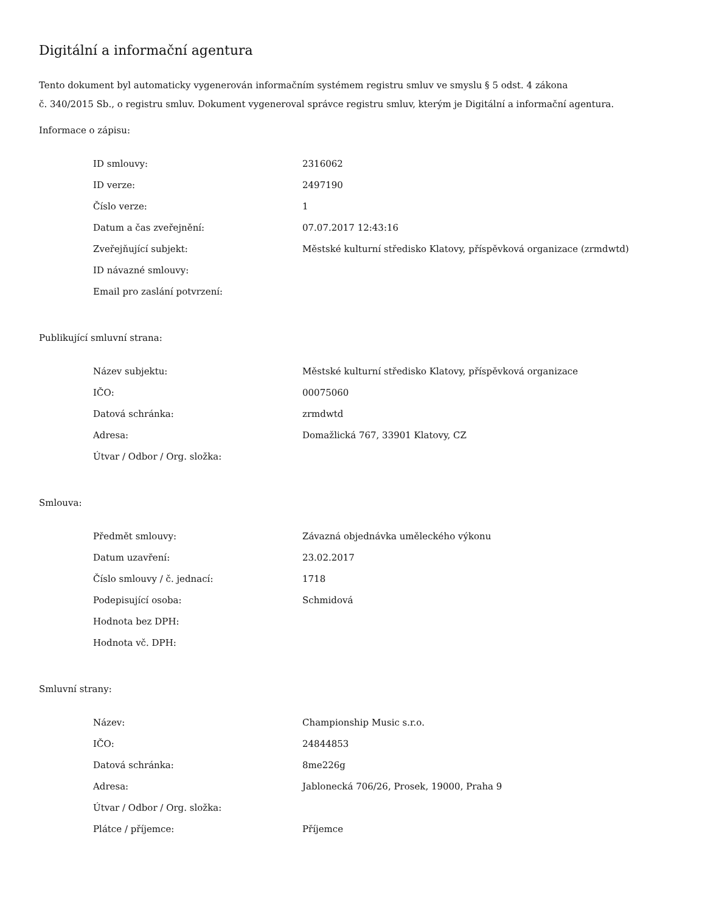Digitální a informační agentura
Tento dokument byl automaticky vygenerován informačním systémem registru smluv ve smyslu § 5 odst. 4 zákona
č. 340/2015 Sb., o registru smluv. Dokument vygeneroval správce registru smluv, kterým je Digitální a informační agentura.
Informace o zápisu:
| ID smlouvy: | 2316062 |
| ID verze: | 2497190 |
| Číslo verze: | 1 |
| Datum a čas zveřejnění: | 07.07.2017 12:43:16 |
| Zveřejňující subjekt: | Městské kulturní středisko Klatovy, příspěvková organizace (zrmdwtd) |
| ID návazné smlouvy: | |
| Email pro zaslání potvrzení: | |
Publikující smluvní strana:
| Název subjektu: | Městské kulturní středisko Klatovy, příspěvková organizace |
| IČO: | 00075060 |
| Datová schránka: | zrmdwtd |
| Adresa: | Domažlická 767, 33901 Klatovy, CZ |
| Útvar / Odbor / Org. složka: | |
Smlouva:
| Předmět smlouvy: | Závazná objednávka uměleckého výkonu |
| Datum uzavření: | 23.02.2017 |
| Číslo smlouvy / č. jednací: | 1718 |
| Podepisující osoba: | Schmidová |
| Hodnota bez DPH: | |
| Hodnota vč. DPH: | |
Smluvní strany:
| Název: | Championship Music s.r.o. |
| IČO: | 24844853 |
| Datová schránka: | 8me226g |
| Adresa: | Jablonecká 706/26, Prosek, 19000, Praha 9 |
| Útvar / Odbor / Org. složka: | |
| Plátce / příjemce: | Příjemce |